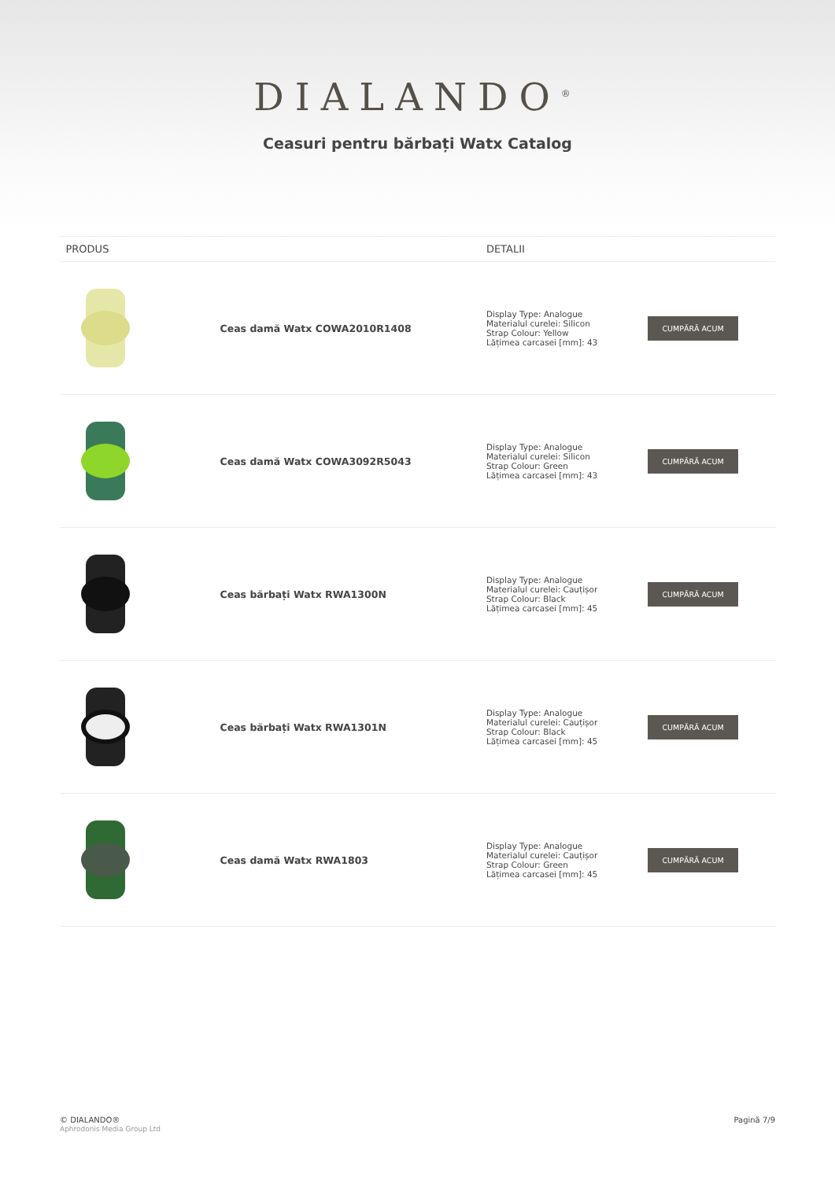DIALANDO<sup>®</sup>
Ceasuri pentru bărbați Watx Catalog
| PRODUS | | DETALII | |
| --- | --- | --- | --- |
| | Ceas damă Watx COWA2010R1408 | Display Type: Analogue Materialul curelei: Silicon Strap Colour: Yellow Lățimea carcasei [mm]: 43 | CUMPĂRĂ ACUM |
| | Ceas damă Watx COWA3092R5043 | Display Type: Analogue Materialul curelei: Silicon Strap Colour: Green Lățimea carcasei [mm]: 43 | CUMPĂRĂ ACUM |
| | Ceas bărbați Watx RWA1300N | Display Type: Analogue Materialul curelei: Cauțișor Strap Colour: Black Lățimea carcasei [mm]: 45 | CUMPĂRĂ ACUM |
| | Ceas bărbați Watx RWA1301N | Display Type: Analogue Materialul curelei: Cauțișor Strap Colour: Black Lățimea carcasei [mm]: 45 | CUMPĂRĂ ACUM |
| | Ceas damă Watx RWA1803 | Display Type: Analogue Materialul curelei: Cauțișor Strap Colour: Green Lățimea carcasei [mm]: 45 | CUMPĂRĂ ACUM |
© DIALANDO®
Aphrodonis Media Group Ltd
Pagină 7/9